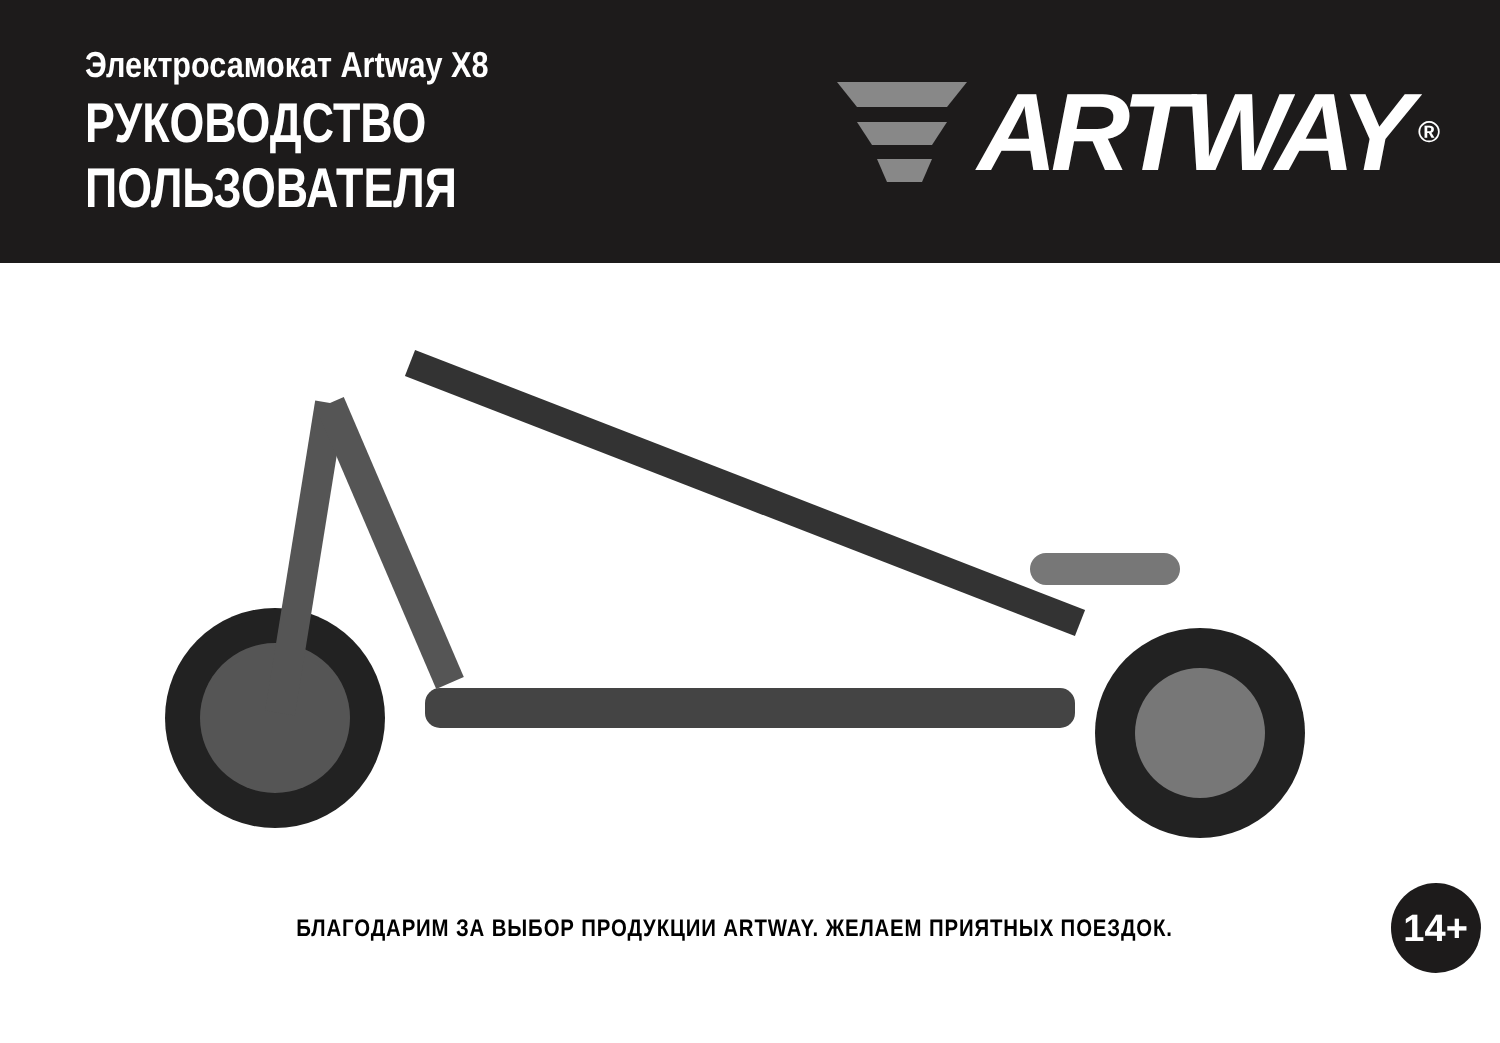Электросамокат Artway X8
РУКОВОДСТВО ПОЛЬЗОВАТЕЛЯ
ARTWAY ®
БЛАГОДАРИМ ЗА ВЫБОР ПРОДУКЦИИ ARTWAY. ЖЕЛАЕМ ПРИЯТНЫХ ПОЕЗДОК.
14+